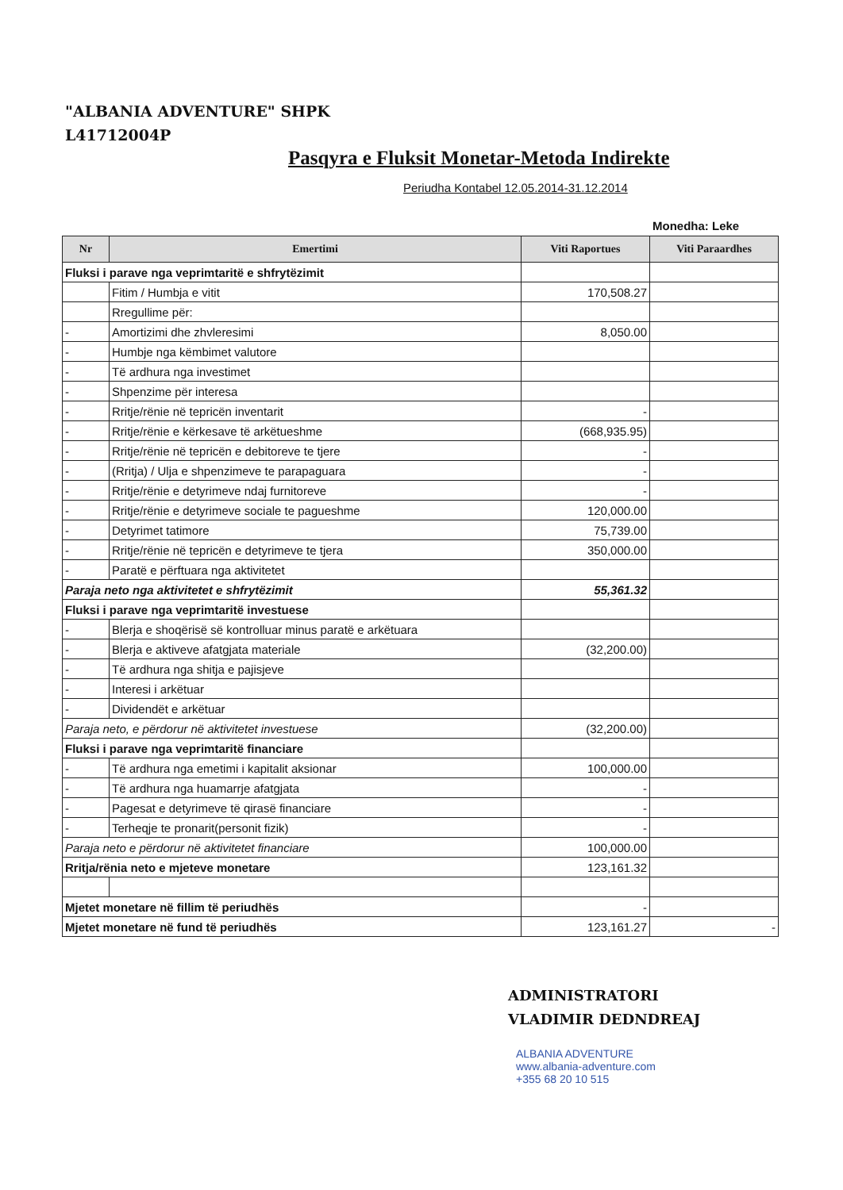"ALBANIA ADVENTURE" SHPK
L41712004P
Pasqyra e Fluksit Monetar-Metoda Indirekte
Periudha Kontabel 12.05.2014-31.12.2014
Monedha: Leke
| Nr | Emertimi | Viti Raportues | Viti Paraardhes |
| --- | --- | --- | --- |
| Fluksi i parave nga veprimtaritë e shfrytëzimit | | | |
| | Fitim / Humbja e vitit | 170,508.27 | |
| | Rregullime për: | | |
| - | Amortizimi dhe zhvleresimi | 8,050.00 | |
| - | Humbje nga këmbimet valutore | | |
| - | Të ardhura nga investimet | | |
| - | Shpenzime për interesa | | |
| - | Rritje/rënie në tepricën inventarit | - | |
| - | Rritje/rënie e kërkesave të arkëtueshme | (668,935.95) | |
| - | Rritje/rënie në tepricën e debitoreve te tjere | - | |
| - | (Rritja) / Ulja e shpenzimeve te parapaguara | - | |
| - | Rritje/rënie e detyrimeve ndaj furnitoreve | - | |
| - | Rritje/rënie e detyrimeve sociale te pagueshme | 120,000.00 | |
| - | Detyrimet tatimore | 75,739.00 | |
| - | Rritje/rënie në tepricën e detyrimeve te tjera | 350,000.00 | |
| - | Paratë e përftuara nga aktivitetet | | |
| Paraja neto nga aktivitetet e shfrytëzimit | | 55,361.32 | |
| Fluksi i parave nga veprimtaritë investuese | | | |
| - | Blerja e shoqërisë së kontrolluar minus paratë e arkëtuara | | |
| - | Blerja e aktiveve afatgjata materiale | (32,200.00) | |
| - | Të ardhura nga shitja e pajisjeve | | |
| - | Interesi i arkëtuar | | |
| - | Dividendët e arkëtuar | | |
| Paraja neto, e përdorur në aktivitetet investuese | | (32,200.00) | |
| Fluksi i parave nga veprimtaritë financiare | | | |
| - | Të ardhura nga emetimi i kapitalit aksionar | 100,000.00 | |
| - | Të ardhura nga huamarrje afatgjata | - | |
| - | Pagesat e detyrimeve të qirasë financiare | - | |
| - | Terheqje te pronarit(personit fizik) | - | |
| Paraja neto e përdorur në aktivitetet financiare | | 100,000.00 | |
| Rritja/rënia neto e mjeteve monetare | | 123,161.32 | |
| Mjetet monetare në fillim të periudhës | | - | |
| Mjetet monetare në fund të periudhës | | 123,161.27 | - |
ADMINISTRATORI
VLADIMIR DEDNDREAJ
ALBANIA ADVENTURE
www.albania-adventure.com
+355 68 20 10 515